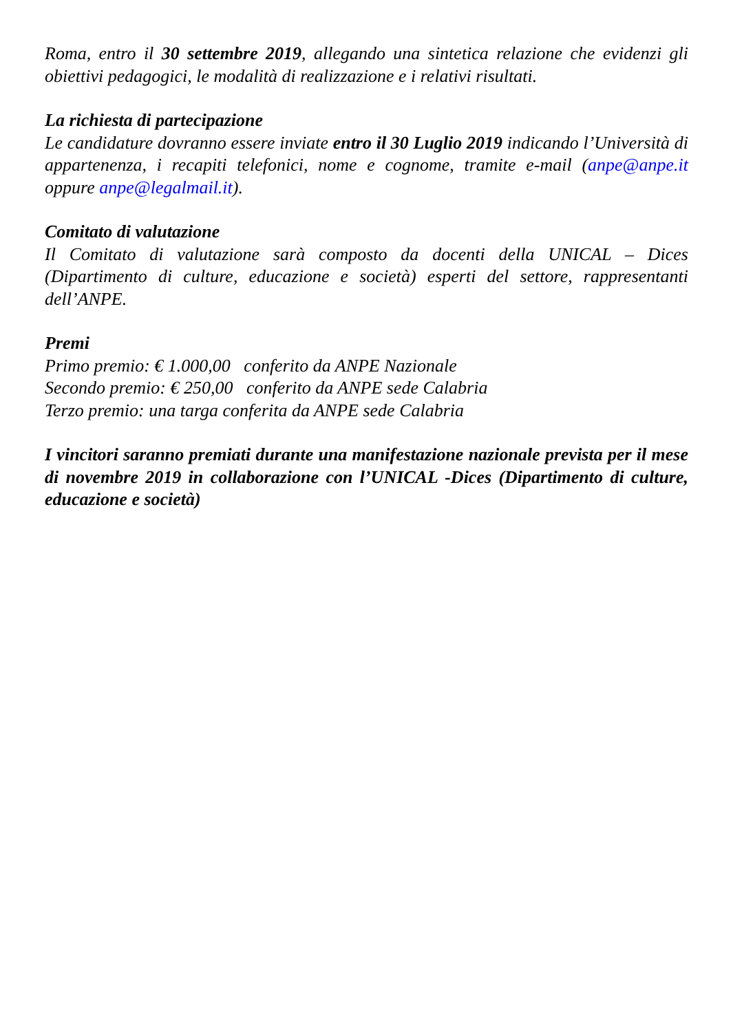Roma, entro il 30 settembre 2019, allegando una sintetica relazione che evidenzi gli obiettivi pedagogici, le modalità di realizzazione e i relativi risultati.
La richiesta di partecipazione
Le candidature dovranno essere inviate entro il 30 Luglio 2019 indicando l’Università di appartenenza, i recapiti telefonici, nome e cognome, tramite e-mail (anpe@anpe.it oppure anpe@legalmail.it).
Comitato di valutazione
Il Comitato di valutazione sarà composto da docenti della UNICAL – Dices (Dipartimento di culture, educazione e società) esperti del settore, rappresentanti dell’ANPE.
Premi
Primo premio: € 1.000,00 conferito da ANPE Nazionale
Secondo premio: € 250,00 conferito da ANPE sede Calabria
Terzo premio: una targa conferita da ANPE sede Calabria
I vincitori saranno premiati durante una manifestazione nazionale prevista per il mese di novembre 2019 in collaborazione con l’UNICAL -Dices (Dipartimento di culture, educazione e società)